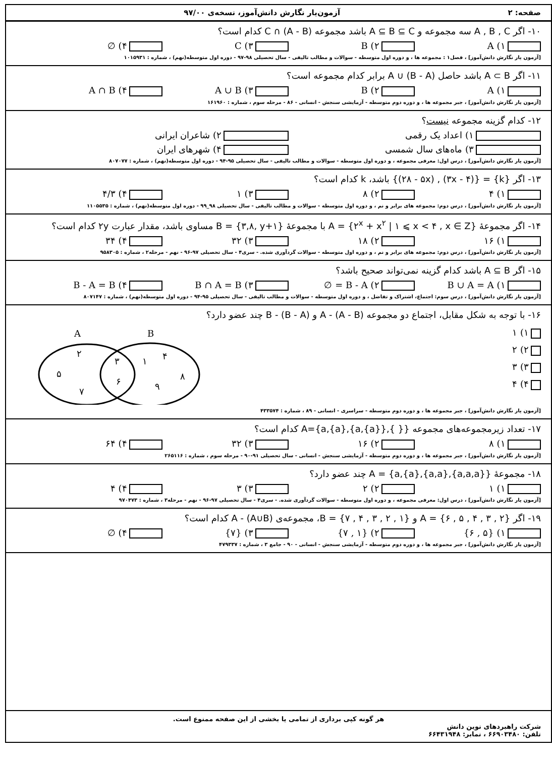صفحه: ۲ آزمون‌یار نگارش دانش‌آموز، نسخه‌ی ۹۷/۰۰
۱۰- اگر A , B , C سه مجموعه و A ⊆ B ⊆ C باشد مجموعه C ∩ (A - B) کدام است؟
۱) A ۲) B ۳) C ۴) ∅
[آزمون یار نگارش دانش‌آموز] ، فصل۱ : مجموعه ها ، و دوره اول متوسطه - سوالات و مطالب تالیفی - سال تحصیلی ۹۸-۹۷ - دوره اول متوسطه(نهم) ، شماره : ۱۰۱۵۹۳۱
۱۱- اگر A ⊂ B باشد حاصل A ∪ (B - A) برابر کدام مجموعه است؟
۱) A ۲) B ۳) A ∪ B ۴) A ∩ B
[آزمون یار نگارش دانش‌آموز] ، جبر مجموعه ها ، و دوره دوم متوسطه - آزمایشی سنجش - انسانی - ۸۶ - مرحله سوم ، شماره : ۱۶۱۹۶۰
۱۲- کدام گزینه مجموعه نیست؟
۱) اعداد یک رقمی ۲) شاعران ایرانی
۳) ماه‌های سال شمسی ۴) شهرهای ایران
[آزمون یار نگارش دانش‌آموز] ، درس اول: معرفی مجموعه ، و دوره اول متوسطه - سوالات و مطالب تالیفی - سال تحصیلی ۹۵-۹۴ - دوره اول متوسطه(نهم) ، شماره : ۸۰۷۰۷۷
۱۳- اگر {k} = {(۳x - ۴) , (۲۸ - ۵x)} باشد، k کدام است؟
۱) ۴ ۲) ۸ ۳) ۱ ۴) ۴/۳
[آزمون یار نگارش دانش‌آموز] ، درس دوم: مجموعه های برابر و نم ، و دوره اول متوسطه - سوالات و مطالب تالیفی - سال تحصیلی ۹۸_۹۹ - دوره اول متوسطه(نهم) ، شماره : ۱۱۰۵۵۳۵
۱۴- اگر مجموعهٔ A = {۲<sup>x</sup> + x<sup>۲</sup> | ۱ ⩽ x < ۴ , x ∈ Z} با مجموعهٔ B = {۳,۸, y+۱} مساوی باشد، مقدار عبارت ۲y کدام است؟
۱) ۱۶ ۲) ۱۸ ۳) ۳۲ ۴) ۳۴
[آزمون یار نگارش دانش‌آموز] ، درس دوم: مجموعه های برابر و نم ، و دوره اول متوسطه - سوالات گردآوری شده. - سری۴ - سال تحصیلی ۹۷-۹۶ - نهم - مرحله۲ ، شماره : ۹۵۸۳۰۵
۱۵- اگر A ⊆ B باشد کدام گزینه نمی‌تواند صحیح باشد؟
۱) B ∪ A = A ۲) B - A = ∅ ۳) B ∩ A = B ۴) B - A = B
[آزمون یار نگارش دانش‌آموز] ، درس سوم: اجتماع، اشتراک و تفاضل ، و دوره اول متوسطه - سوالات و مطالب تالیفی - سال تحصیلی ۹۵-۹۴ - دوره اول متوسطه(نهم) ، شماره : ۸۰۷۱۴۷
۱۶- با توجه به شکل مقابل، اجتماع دو مجموعه (A - (A - B و (B - (B - A چند عضو دارد؟
۱) ۱
۲) ۲
۳) ۳
۴) ۴
A
B
۲
۵
۷
۳
۶
۱
۴
۸
۹
[آزمون یار نگارش دانش‌آموز] ، جبر مجموعه ها ، و دوره دوم متوسطه - سراسری - انسانی - ۸۹ ، شماره : ۴۳۳۵۷۴
۱۷- تعداد زیرمجموعه‌های مجموعه {{ },{a,{a}},{a},a}=A کدام است؟
۱) ۸ ۲) ۱۶ ۳) ۳۲ ۴) ۶۴
[آزمون یار نگارش دانش‌آموز] ، جبر مجموعه ها ، و دوره دوم متوسطه - آزمایشی سنجش - انسانی - سال تحصیلی ۹۱-۹۰ - مرحله سوم ، شماره : ۲۶۵۱۱۶
۱۸- مجموعهٔ {{a,a,a},{a,a},{a},a} = A چند عضو دارد؟
۱) ۱ ۲) ۲ ۳) ۳ ۴) ۴
[آزمون یار نگارش دانش‌آموز] ، درس اول: معرفی مجموعه ، و دوره اول متوسطه - سوالات گردآوری شده. - سری۴ - سال تحصیلی ۹۷-۹۶ - نهم - مرحله۳ ، شماره : ۹۷۰۴۷۳
۱۹- اگر {۲ , ۳ , ۴ , ۵ , ۶} = A و {۱ , ۲ , ۳ , ۴ , ۷} = B، مجموعه‌ی A - (A∪B) کدام است؟
۱) {۵ , ۶} ۲) {۱ , ۷} ۳) {۷} ۴) ∅
[آزمون یار نگارش دانش‌آموز] ، جبر مجموعه ها ، و دوره دوم متوسطه - آزمایشی سنجش - انسانی - ۹۰ - جامع ۳ ، شماره : ۴۷۹۳۳۷
هر گونه کپی برداری از تمامی یا بخشی از این صفحه ممنوع است.
شرکت راهبردهای نوین دانش
تلفن: ۶۶۹۰۳۴۸۰ ، نمابر: ۶۶۴۳۱۹۴۸